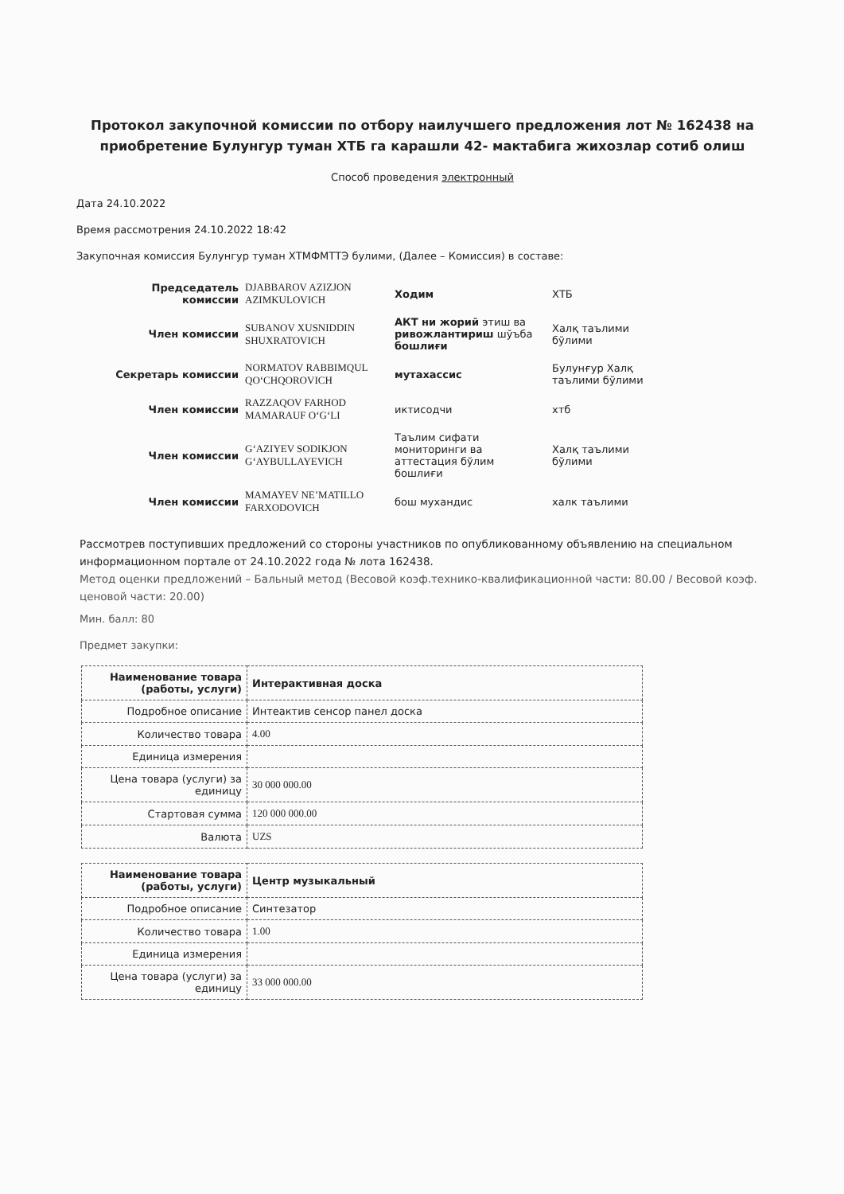Протокол закупочной комиссии по отбору наилучшего предложения лот № 162438 на приобретение Булунгур туман ХТБ га карашли 42- мактабига жихозлар сотиб олиш
Способ проведения электронный
Дата 24.10.2022
Время рассмотрения 24.10.2022 18:42
Закупочная комиссия Булунгур туман ХТМФМТТЭ булими, (Далее – Комиссия) в составе:
| Председатель комиссии | DJABBAROV AZIZJON AZIMKULOVICH | Ходим | ХТБ |
| Член комиссии | SUBANOV XUSNIDDIN SHUXRATOVICH | АКТ ни жорий этиш ва ривожлантириш шўъба бошлиғи | Халқ таълими бўлими |
| Секретарь комиссии | NORMATOV RABBIMQUL QO‘CHQOROVICH | мутахассис | Булунғур Халқ таълими бўлими |
| Член комиссии | RAZZAQOV FARHOD MAMARAUF O‘G‘LI | иктисодчи | хтб |
| Член комиссии | G‘AZIYEV SODIKJON G‘AYBULLAYEVICH | Таълим сифати мониторинги ва аттестация бўлим бошлиғи | Халқ таълими бўлими |
| Член комиссии | MAMAYEV NE’MATILLO FARXODOVICH | бош мухандис | халк таълими |
Рассмотрев поступивших предложений со стороны участников по опубликованному объявлению на специальном информационном портале от 24.10.2022 года № лота 162438.
Метод оценки предложений – Бальный метод (Весовой коэф.технико-квалификационной части: 80.00 / Весовой коэф. ценовой части: 20.00)
Мин. балл: 80
Предмет закупки:
| Наименование товара (работы, услуги) | Интерактивная доска |
| Подробное описание | Интеактив сенсор панел доска |
| Количество товара | 4.00 |
| Единица измерения | |
| Цена товара (услуги) за единицу | 30 000 000.00 |
| Стартовая сумма | 120 000 000.00 |
| Валюта | UZS |
| Наименование товара (работы, услуги) | Центр музыкальный |
| Подробное описание | Синтезатор |
| Количество товара | 1.00 |
| Единица измерения | |
| Цена товара (услуги) за единицу | 33 000 000.00 |